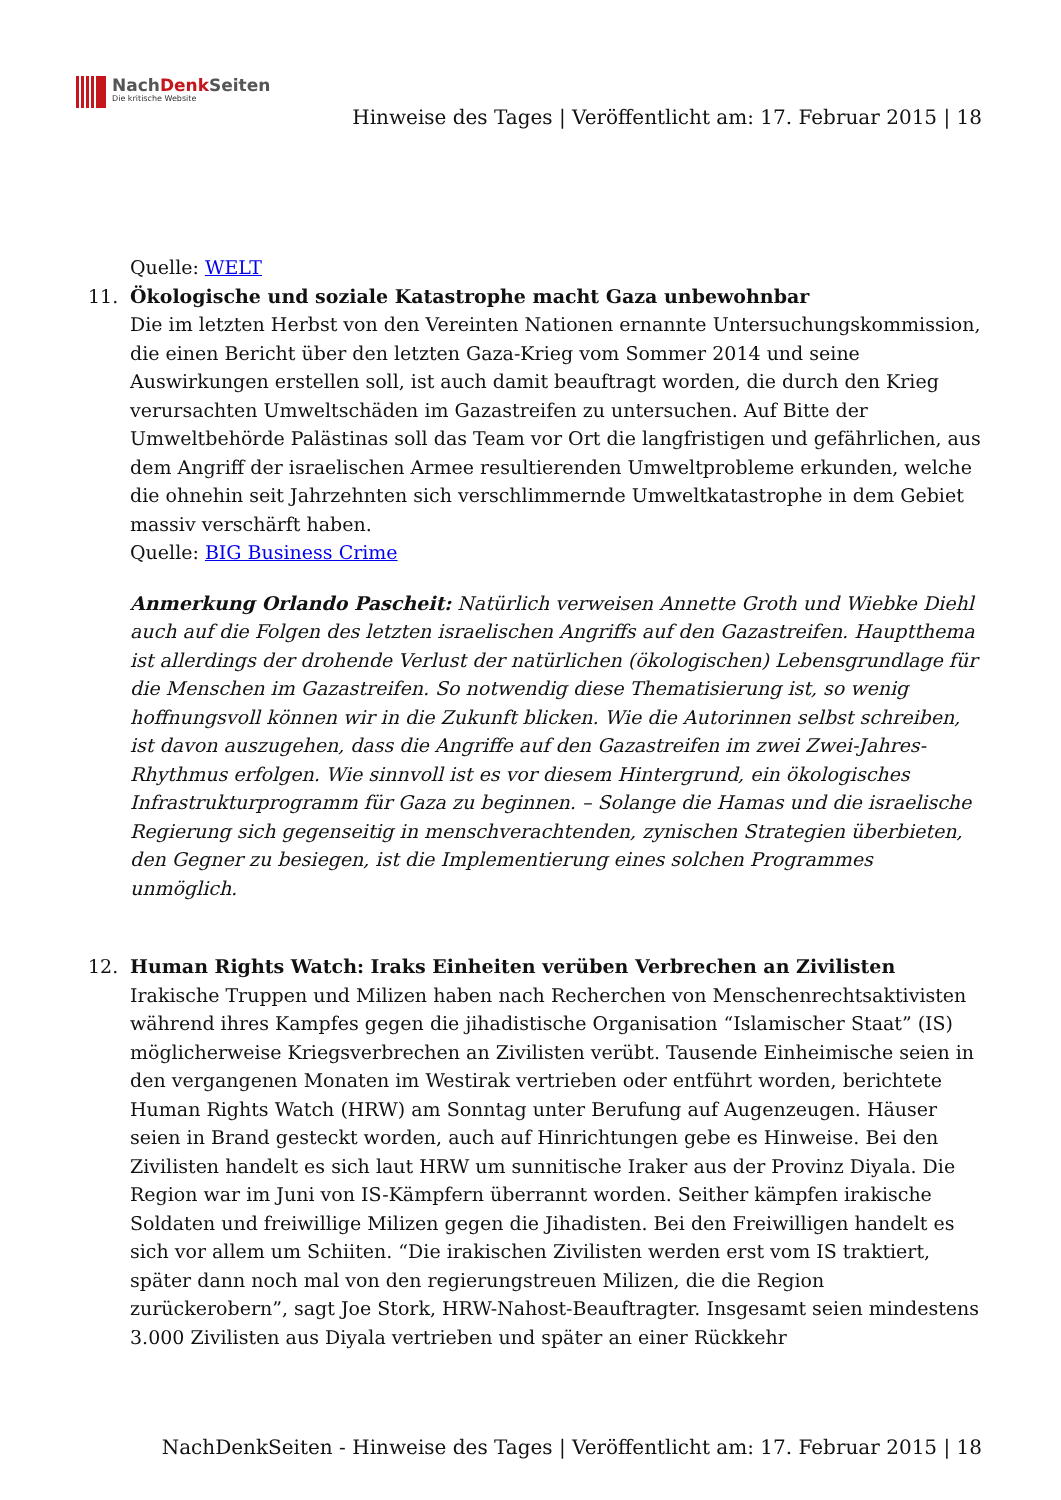NachDenk Seiten
Die kritische Website
Hinweise des Tages | Veröffentlicht am: 17. Februar 2015 | 18
Quelle: WELT
11. Ökologische und soziale Katastrophe macht Gaza unbewohnbar
Die im letzten Herbst von den Vereinten Nationen ernannte Untersuchungskommission, die einen Bericht über den letzten Gaza-Krieg vom Sommer 2014 und seine Auswirkungen erstellen soll, ist auch damit beauftragt worden, die durch den Krieg verursachten Umweltschäden im Gazastreifen zu untersuchen. Auf Bitte der Umweltbehörde Palästinas soll das Team vor Ort die langfristigen und gefährlichen, aus dem Angriff der israelischen Armee resultierenden Umweltprobleme erkunden, welche die ohnehin seit Jahrzehnten sich verschlimmernde Umweltkatastrophe in dem Gebiet massiv verschärft haben.
Quelle: BIG Business Crime
Anmerkung Orlando Pascheit: Natürlich verweisen Annette Groth und Wiebke Diehl auch auf die Folgen des letzten israelischen Angriffs auf den Gazastreifen. Hauptthema ist allerdings der drohende Verlust der natürlichen (ökologischen) Lebensgrundlage für die Menschen im Gazastreifen. So notwendig diese Thematisierung ist, so wenig hoffnungsvoll können wir in die Zukunft blicken. Wie die Autorinnen selbst schreiben, ist davon auszugehen, dass die Angriffe auf den Gazastreifen im zwei Zwei-Jahres-Rhythmus erfolgen. Wie sinnvoll ist es vor diesem Hintergrund, ein ökologisches Infrastrukturprogramm für Gaza zu beginnen. – Solange die Hamas und die israelische Regierung sich gegenseitig in menschverachtenden, zynischen Strategien überbieten, den Gegner zu besiegen, ist die Implementierung eines solchen Programmes unmöglich.
12. Human Rights Watch: Iraks Einheiten verüben Verbrechen an Zivilisten
Irakische Truppen und Milizen haben nach Recherchen von Menschenrechtsaktivisten während ihres Kampfes gegen die jihadistische Organisation “Islamischer Staat” (IS) möglicherweise Kriegsverbrechen an Zivilisten verübt. Tausende Einheimische seien in den vergangenen Monaten im Westirak vertrieben oder entführt worden, berichtete Human Rights Watch (HRW) am Sonntag unter Berufung auf Augenzeugen. Häuser seien in Brand gesteckt worden, auch auf Hinrichtungen gebe es Hinweise. Bei den Zivilisten handelt es sich laut HRW um sunnitische Iraker aus der Provinz Diyala. Die Region war im Juni von IS-Kämpfern überrannt worden. Seither kämpfen irakische Soldaten und freiwillige Milizen gegen die Jihadisten. Bei den Freiwilligen handelt es sich vor allem um Schiiten. “Die irakischen Zivilisten werden erst vom IS traktiert, später dann noch mal von den regierungstreuen Milizen, die die Region zurückerobern”, sagt Joe Stork, HRW-Nahost-Beauftragter. Insgesamt seien mindestens 3.000 Zivilisten aus Diyala vertrieben und später an einer Rückkehr
NachDenkSeiten - Hinweise des Tages | Veröffentlicht am: 17. Februar 2015 | 18